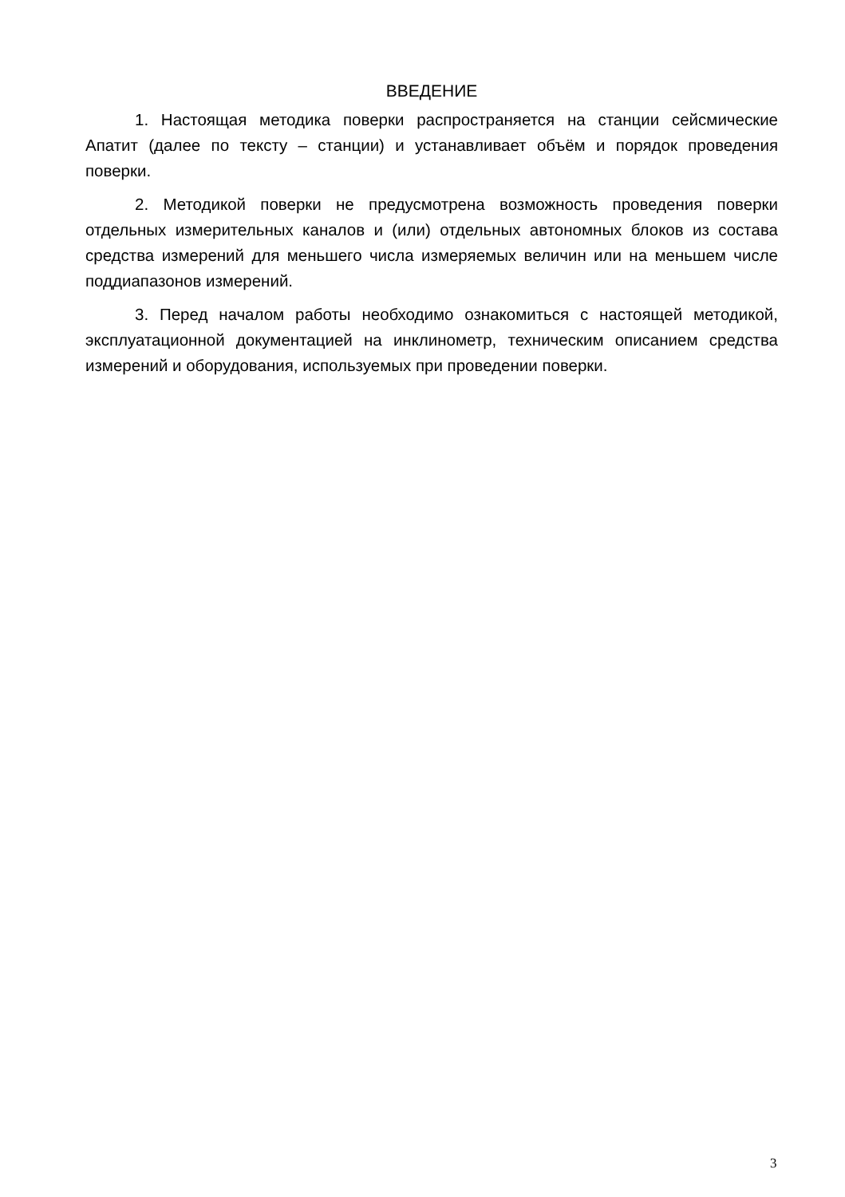ВВЕДЕНИЕ
1. Настоящая методика поверки распространяется на станции сейсмические Апатит (далее по тексту – станции) и устанавливает объём и порядок проведения поверки.
2. Методикой поверки не предусмотрена возможность проведения поверки отдельных измерительных каналов и (или) отдельных автономных блоков из состава средства измерений для меньшего числа измеряемых величин или на меньшем числе поддиапазонов измерений.
3. Перед началом работы необходимо ознакомиться с настоящей методикой, эксплуатационной документацией на инклинометр, техническим описанием средства измерений и оборудования, используемых при проведении поверки.
3